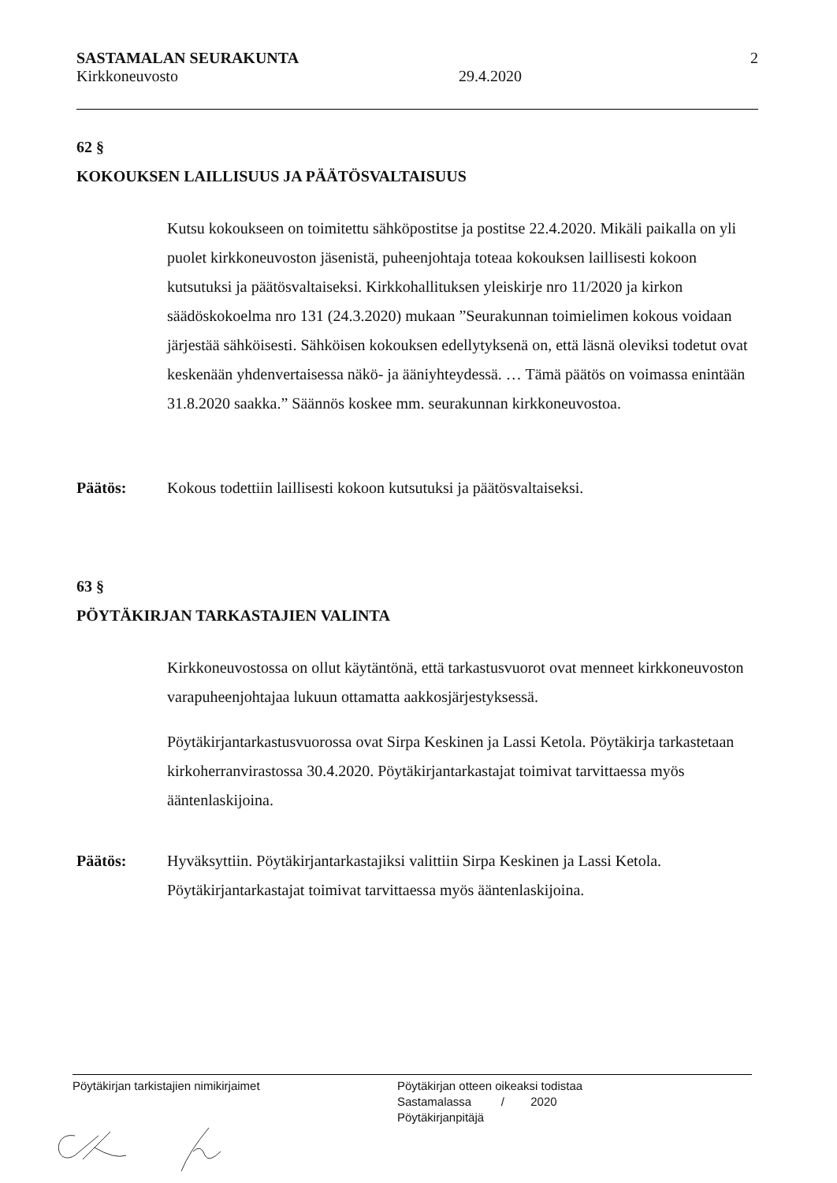SASTAMALAN SEURAKUNTA 2
Kirkkoneuvosto 29.4.2020
62 §
KOKOUKSEN LAILLISUUS JA PÄÄTÖSVALTAISUUS
Kutsu kokoukseen on toimitettu sähköpostitse ja postitse 22.4.2020. Mikäli paikalla on yli puolet kirkkoneuvoston jäsenistä, puheenjohtaja toteaa kokouksen laillisesti kokoon kutsutuksi ja päätösvaltaiseksi. Kirkkohallituksen yleiskirje nro 11/2020 ja kirkon säädöskokoelma nro 131 (24.3.2020) mukaan ”Seurakunnan toimielimen kokous voidaan järjestää sähköisesti. Sähköisen kokouksen edellytyksenä on, että läsnä oleviksi todetut ovat keskenään yhdenvertaisessa näkö- ja ääniyhteydessä. … Tämä päätös on voimassa enintään 31.8.2020 saakka.” Säännös koskee mm. seurakunnan kirkkoneuvostoa.
Päätös: Kokous todettiin laillisesti kokoon kutsutuksi ja päätösvaltaiseksi.
63 §
PÖYTÄKIRJAN TARKASTAJIEN VALINTA
Kirkkoneuvostossa on ollut käytäntönä, että tarkastusvuorot ovat menneet kirkkoneuvoston varapuheenjohtajaa lukuun ottamatta aakkosjärjestyksessä.
Pöytäkirjantarkastusvuorossa ovat Sirpa Keskinen ja Lassi Ketola. Pöytäkirja tarkastetaan kirkoherranvirastossa 30.4.2020. Pöytäkirjantarkastajat toimivat tarvittaessa myös ääntenlaskijoina.
Päätös: Hyväksyttiin. Pöytäkirjantarkastajiksi valittiin Sirpa Keskinen ja Lassi Ketola. Pöytäkirjantarkastajat toimivat tarvittaessa myös ääntenlaskijoina.
Pöytäkirjan tarkistajien nimikirjaimet Pöytäkirjan otteen oikeaksi todistaa
Sastamalassa / 2020
Pöytäkirjanpitäjä